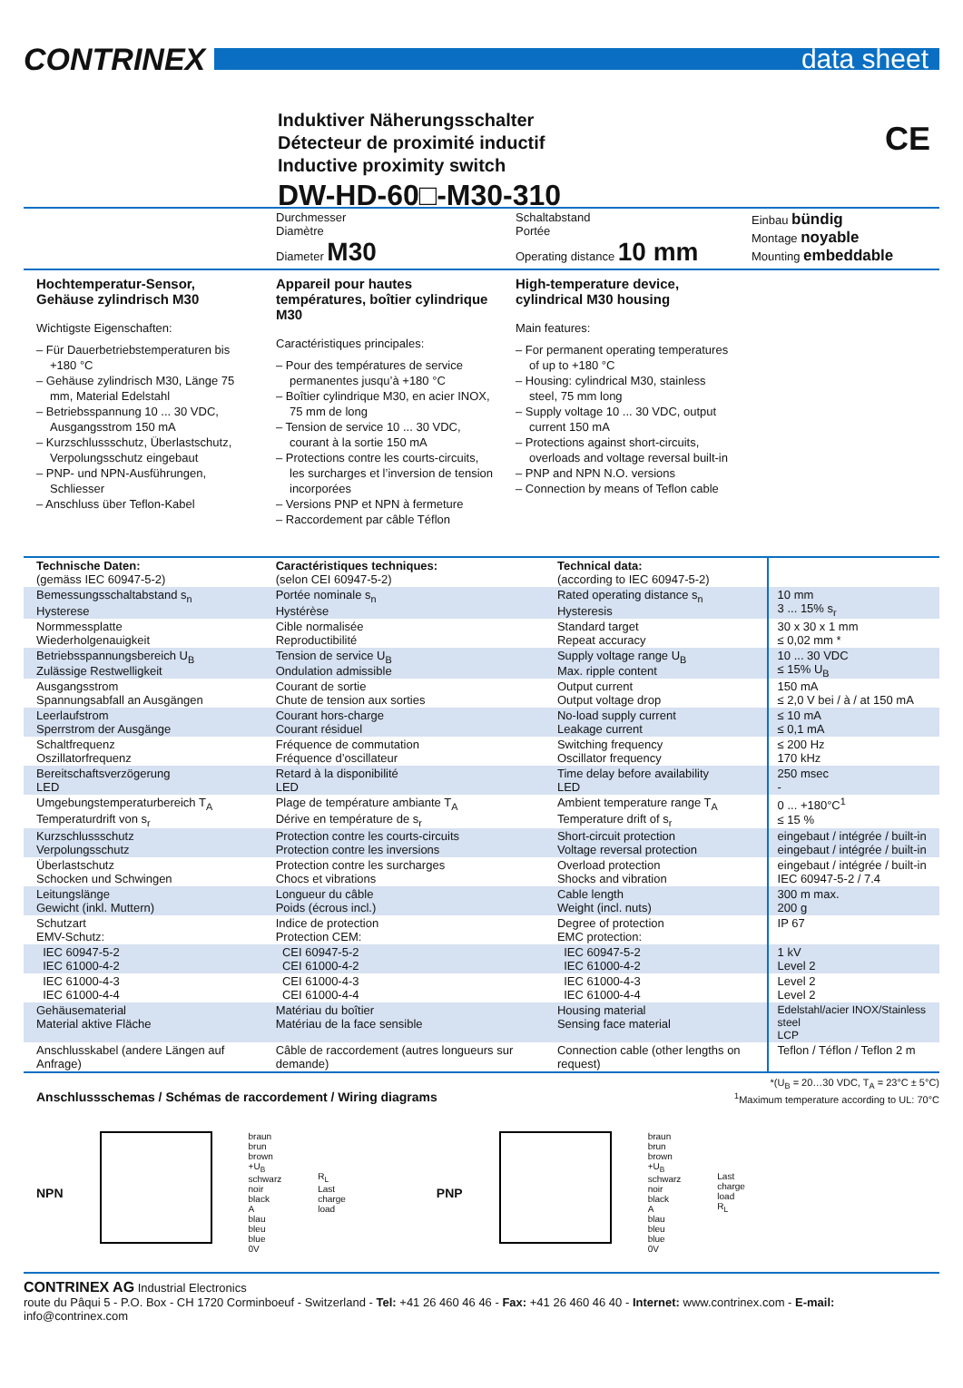CONTRINEX
data sheet
Induktiver Näherungsschalter
Détecteur de proximité inductif
Inductive proximity switch
DW-HD-60□-M30-310
CE
Durchmesser
Diamètre
Diameter M30
Schaltabstand
Portée
Operating distance 10 mm
Einbau bündig
Montage noyable
Mounting embeddable
Hochtemperatur-Sensor, Gehäuse zylindrisch M30
Wichtigste Eigenschaften:
– Für Dauerbetriebstemperaturen bis +180 °C
– Gehäuse zylindrisch M30, Länge 75 mm, Material Edelstahl
– Betriebsspannung 10 ... 30 VDC, Ausgangsstrom 150 mA
– Kurzschlussschutz, Überlastschutz, Verpolungsschutz eingebaut
– PNP- und NPN-Ausführungen, Schliesser
– Anschluss über Teflon-Kabel
Appareil pour hautes températures, boîtier cylindrique M30
Caractéristiques principales:
– Pour des températures de service permanentes jusqu’à +180 °C
– Boîtier cylindrique M30, en acier INOX, 75 mm de long
– Tension de service 10 ... 30 VDC, courant à la sortie 150 mA
– Protections contre les courts-circuits, les surcharges et l’inversion de tension incorporées
– Versions PNP et NPN à fermeture
– Raccordement par câble Téflon
High-temperature device, cylindrical M30 housing
Main features:
– For permanent operating temperatures of up to +180 °C
– Housing: cylindrical M30, stainless steel, 75 mm long
– Supply voltage 10 ... 30 VDC, output current 150 mA
– Protections against short-circuits, overloads and voltage reversal built-in
– PNP and NPN N.O. versions
– Connection by means of Teflon cable
| Technische Daten: (gemäss IEC 60947-5-2) | Caractéristiques techniques: (selon CEI 60947-5-2) | Technical data: (according to IEC 60947-5-2) | |
| Bemessungsschaltabstand s<sub>n</sub> Hysterese | Portée nominale s<sub>n</sub> Hystérèse | Rated operating distance s<sub>n</sub> Hysteresis | 10 mm 3 ... 15% s<sub>r</sub> |
| Normmessplatte Wiederholgenauigkeit | Cible normalisée Reproductibilité | Standard target Repeat accuracy | 30 x 30 x 1 mm ≤ 0,02 mm * |
| Betriebsspannungsbereich U<sub>B</sub> Zulässige Restwelligkeit | Tension de service U<sub>B</sub> Ondulation admissible | Supply voltage range U<sub>B</sub> Max. ripple content | 10 ... 30 VDC ≤ 15% U<sub>B</sub> |
| Ausgangsstrom Spannungsabfall an Ausgängen | Courant de sortie Chute de tension aux sorties | Output current Output voltage drop | 150 mA ≤ 2,0 V bei / à / at 150 mA |
| Leerlaufstrom Sperrstrom der Ausgänge | Courant hors-charge Courant résiduel | No-load supply current Leakage current | ≤ 10 mA ≤ 0,1 mA |
| Schaltfrequenz Oszillatorfrequenz | Fréquence de commutation Fréquence d’oscillateur | Switching frequency Oscillator frequency | ≤ 200 Hz 170 kHz |
| Bereitschaftsverzögerung LED | Retard à la disponibilité LED | Time delay before availability LED | 250 msec - |
| Umgebungstemperaturbereich T<sub>A</sub> Temperaturdrift von s<sub>r</sub> | Plage de température ambiante T<sub>A</sub> Dérive en température de s<sub>r</sub> | Ambient temperature range T<sub>A</sub> Temperature drift of s<sub>r</sub> | 0 ... +180°C<sup>1</sup> ≤ 15 % |
| Kurzschlussschutz Verpolungsschutz | Protection contre les courts-circuits Protection contre les inversions | Short-circuit protection Voltage reversal protection | eingebaut / intégrée / built-in eingebaut / intégrée / built-in |
| Überlastschutz Schocken und Schwingen | Protection contre les surcharges Chocs et vibrations | Overload protection Shocks and vibration | eingebaut / intégrée / built-in IEC 60947-5-2 / 7.4 |
| Leitungslänge Gewicht (inkl. Muttern) | Longueur du câble Poids (écrous incl.) | Cable length Weight (incl. nuts) | 300 m max. 200 g |
| Schutzart EMV-Schutz: | Indice de protection Protection CEM: | Degree of protection EMC protection: | IP 67 |
| IEC 60947-5-2 IEC 61000-4-2 | CEI 60947-5-2 CEI 61000-4-2 | IEC 60947-5-2 IEC 61000-4-2 | 1 kV Level 2 |
| IEC 61000-4-3 IEC 61000-4-4 | CEI 61000-4-3 CEI 61000-4-4 | IEC 61000-4-3 IEC 61000-4-4 | Level 2 Level 2 |
| Gehäusematerial Material aktive Fläche | Matériau du boîtier Matériau de la face sensible | Housing material Sensing face material | Edelstahl/acier INOX/Stainless steel LCP |
| Anschlusskabel (andere Längen auf Anfrage) | Câble de raccordement (autres longueurs sur demande) | Connection cable (other lengths on request) | Teflon / Téflon / Teflon 2 m |
Anschlussschemas / Schémas de raccordement / Wiring diagrams
*(U<sub>B</sub> = 20…30 VDC, T<sub>A</sub> = 23°C ± 5°C)
<sup>1</sup> Maximum temperature according to UL: 70°C
NPN
braun
brun
brown
+U<sub>B</sub>
schwarz
noir
black
A
blau
bleu
blue
0V
R<sub>L</sub>
Last
charge
load
PNP
braun
brun
brown
+U<sub>B</sub>
schwarz
noir
black
A
blau
bleu
blue
0V
Last
charge
load
R<sub>L</sub>
CONTRINEX AG Industrial Electronics
route du Pâqui 5 - P.O. Box - CH 1720 Corminboeuf - Switzerland - Tel: +41 26 460 46 46 - Fax: +41 26 460 46 40 - Internet: www.contrinex.com - E-mail: info@contrinex.com